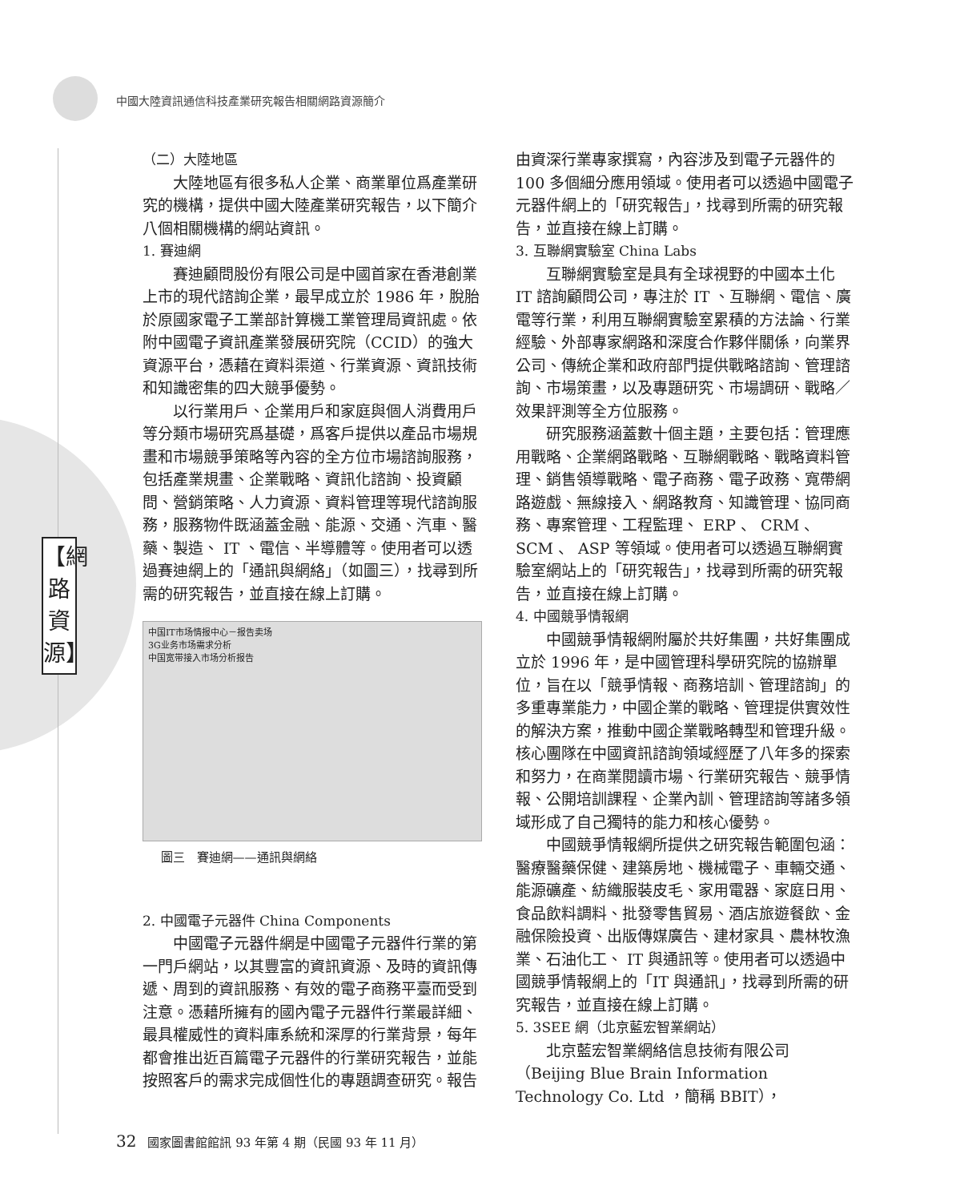中國大陸資訊通信科技產業研究報告相關網路資源簡介
【網路資源】
（二）大陸地區
大陸地區有很多私人企業、商業單位爲產業研究的機構，提供中國大陸產業研究報告，以下簡介八個相關機構的網站資訊。
1. 賽迪網
賽迪顧問股份有限公司是中國首家在香港創業上市的現代諮詢企業，最早成立於 1986 年，脫胎於原國家電子工業部計算機工業管理局資訊處。依附中國電子資訊產業發展研究院（CCID）的強大資源平台，憑藉在資料渠道、行業資源、資訊技術和知識密集的四大競爭優勢。
以行業用戶、企業用戶和家庭與個人消費用戶等分類市場研究爲基礎，爲客戶提供以產品市場規畫和市場競爭策略等內容的全方位市場諮詢服務，包括產業規畫、企業戰略、資訊化諮詢、投資顧問、營銷策略、人力資源、資料管理等現代諮詢服務，服務物件既涵蓋金融、能源、交通、汽車、醫藥、製造、 IT 、電信、半導體等。使用者可以透過賽迪網上的「通訊與網絡」（如圖三），找尋到所需的研究報告，並直接在線上訂購。
中国IT市场情报中心－报告卖场
3G业务市场需求分析
中国宽带接入市场分析报告
圖三　賽迪網——通訊與網絡
2. 中國電子元器件 China Components
中國電子元器件網是中國電子元器件行業的第一門戶網站，以其豐富的資訊資源、及時的資訊傳遞、周到的資訊服務、有效的電子商務平臺而受到注意。憑藉所擁有的國內電子元器件行業最詳細、最具權威性的資料庫系統和深厚的行業背景，每年都會推出近百篇電子元器件的行業研究報告，並能按照客戶的需求完成個性化的專題調查研究。報告
由資深行業專家撰寫，內容涉及到電子元器件的 100 多個細分應用領域。使用者可以透過中國電子元器件網上的「研究報告」，找尋到所需的研究報告，並直接在線上訂購。
3. 互聯網實驗室 China Labs
互聯網實驗室是具有全球視野的中國本土化 IT 諮詢顧問公司，專注於 IT 、互聯網、電信、廣電等行業，利用互聯網實驗室累積的方法論、行業經驗、外部專家網路和深度合作夥伴關係，向業界公司、傳統企業和政府部門提供戰略諮詢、管理諮詢、市場策畫，以及專題研究、市場調研、戰略／效果評測等全方位服務。
研究服務涵蓋數十個主題，主要包括：管理應用戰略、企業網路戰略、互聯網戰略、戰略資料管理、銷售領導戰略、電子商務、電子政務、寬帶網路遊戲、無線接入、網路教育、知識管理、協同商務、專案管理、工程監理、 ERP 、 CRM 、 SCM 、 ASP 等領域。使用者可以透過互聯網實驗室網站上的「研究報告」，找尋到所需的研究報告，並直接在線上訂購。
4. 中國競爭情報網
中國競爭情報網附屬於共好集團，共好集團成立於 1996 年，是中國管理科學研究院的協辦單位，旨在以「競爭情報、商務培訓、管理諮詢」的多重專業能力，中國企業的戰略、管理提供實效性的解決方案，推動中國企業戰略轉型和管理升級。核心團隊在中國資訊諮詢領域經歷了八年多的探索和努力，在商業閱讀市場、行業研究報告、競爭情報、公開培訓課程、企業內訓、管理諮詢等諸多領域形成了自己獨特的能力和核心優勢。
中國競爭情報網所提供之研究報告範圍包涵：醫療醫藥保健、建築房地、機械電子、車輛交通、能源礦產、紡織服裝皮毛、家用電器、家庭日用、食品飲料調料、批發零售貿易、酒店旅遊餐飲、金融保險投資、出版傳媒廣告、建材家具、農林牧漁業、石油化工、 IT 與通訊等。使用者可以透過中國競爭情報網上的「IT 與通訊」，找尋到所需的研究報告，並直接在線上訂購。
5. 3SEE 網（北京藍宏智業網站）
北京藍宏智業網絡信息技術有限公司（Beijing Blue Brain Information Technology Co. Ltd ，簡稱 BBIT），
32 國家圖書館館訊 93 年第 4 期（民國 93 年 11 月）